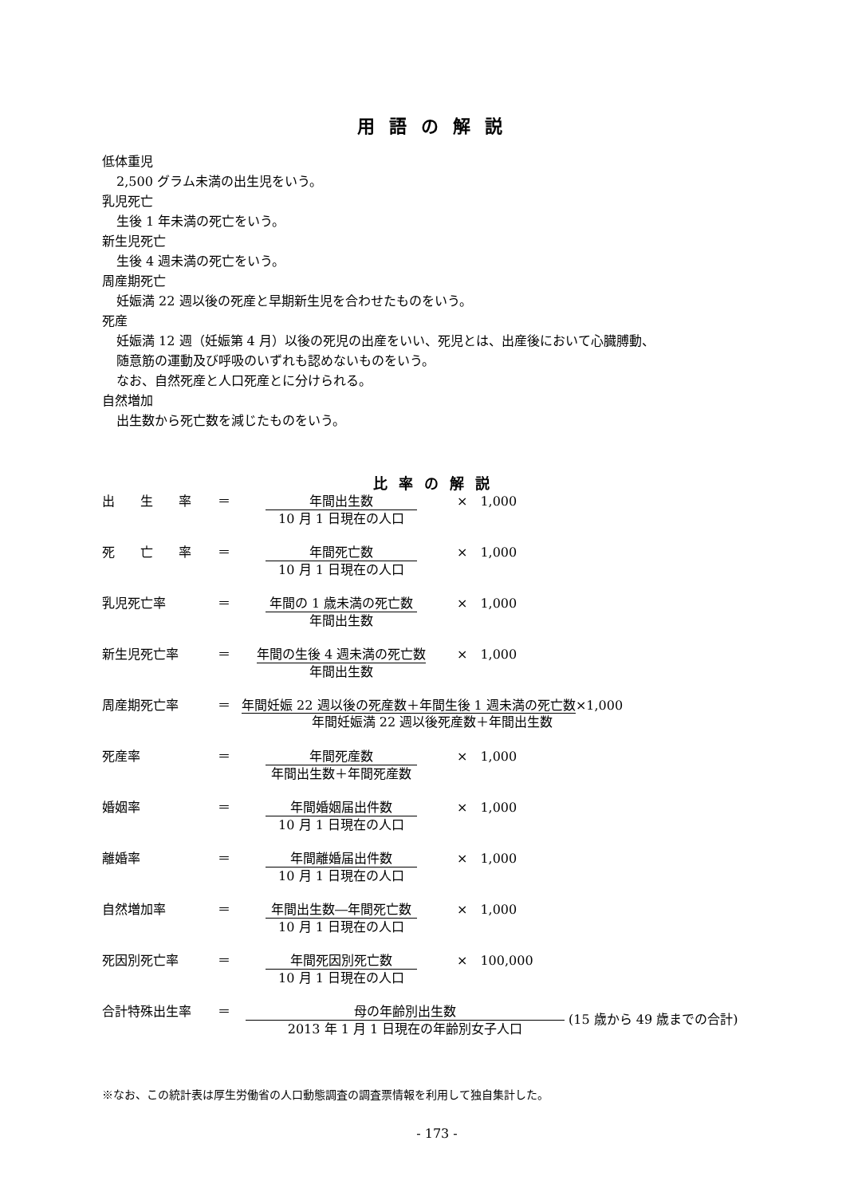用語の解説
低体重児
2,500 グラム未満の出生児をいう。
乳児死亡
生後 1 年未満の死亡をいう。
新生児死亡
生後 4 週未満の死亡をいう。
周産期死亡
妊娠満 22 週以後の死産と早期新生児を合わせたものをいう。
死産
妊娠満 12 週（妊娠第 4 月）以後の死児の出産をいい、死児とは、出産後において心臓膊動、
随意筋の運動及び呼吸のいずれも認めないものをいう。
なお、自然死産と人口死産とに分けられる。
自然増加
出生数から死亡数を減じたものをいう。
比率の解説
出　　生　　率 ＝ 年間出生数
10 月 1 日現在の人口
×　1,000
死　　亡　　率 ＝ 年間死亡数
10 月 1 日現在の人口
×　1,000
乳児死亡率 ＝ 年間の 1 歳未満の死亡数
年間出生数
×　1,000
新生児死亡率 ＝ 年間の生後 4 週未満の死亡数
年間出生数
×　1,000
周産期死亡率 ＝ 年間妊娠 22 週以後の死産数＋年間生後 1 週未満の死亡数×1,000
年間妊娠満 22 週以後死産数＋年間出生数
死産率 ＝ 年間死産数
年間出生数＋年間死産数
×　1,000
婚姻率 ＝ 年間婚姻届出件数
10 月 1 日現在の人口
×　1,000
離婚率 ＝ 年間離婚届出件数
10 月 1 日現在の人口
×　1,000
自然増加率 ＝ 年間出生数―年間死亡数
10 月 1 日現在の人口
×　1,000
死因別死亡率 ＝ 年間死因別死亡数
10 月 1 日現在の人口
×　100,000
合計特殊出生率 ＝ 母の年齢別出生数
2013 年 1 月 1 日現在の年齢別女子人口
(15 歳から 49 歳までの合計)
※なお、この統計表は厚生労働省の人口動態調査の調査票情報を利用して独自集計した。
- 173 -